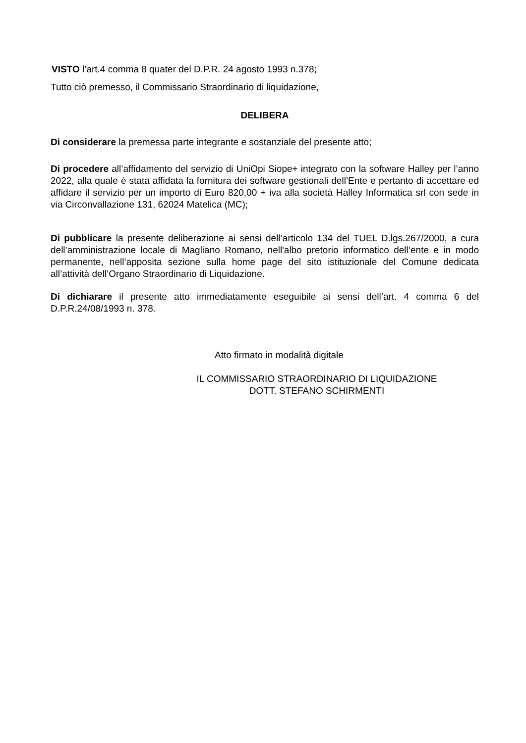VISTO l’art.4 comma 8 quater del D.P.R. 24 agosto 1993 n.378;
Tutto ciò premesso, il Commissario Straordinario di liquidazione,
DELIBERA
Di considerare la premessa parte integrante e sostanziale del presente atto;
Di procedere all’affidamento del servizio di UniOpi Siope+ integrato con la software Halley per l’anno 2022, alla quale è stata affidata la fornitura dei software gestionali dell’Ente e pertanto di accettare ed affidare il servizio per un importo di Euro 820,00 + iva alla società Halley Informatica srl con sede in via Circonvallazione 131, 62024 Matelica (MC);
Di pubblicare la presente deliberazione ai sensi dell’articolo 134 del TUEL D.lgs.267/2000, a cura dell’amministrazione locale di Magliano Romano, nell'albo pretorio informatico dell’ente e in modo permanente, nell’apposita sezione sulla home page del sito istituzionale del Comune dedicata all’attività dell’Organo Straordinario di Liquidazione.
Di dichiarare il presente atto immediatamente eseguibile ai sensi dell’art. 4 comma 6 del D.P.R.24/08/1993 n. 378.
Atto firmato in modalità digitale
IL COMMISSARIO STRAORDINARIO DI LIQUIDAZIONE
DOTT. STEFANO SCHIRMENTI